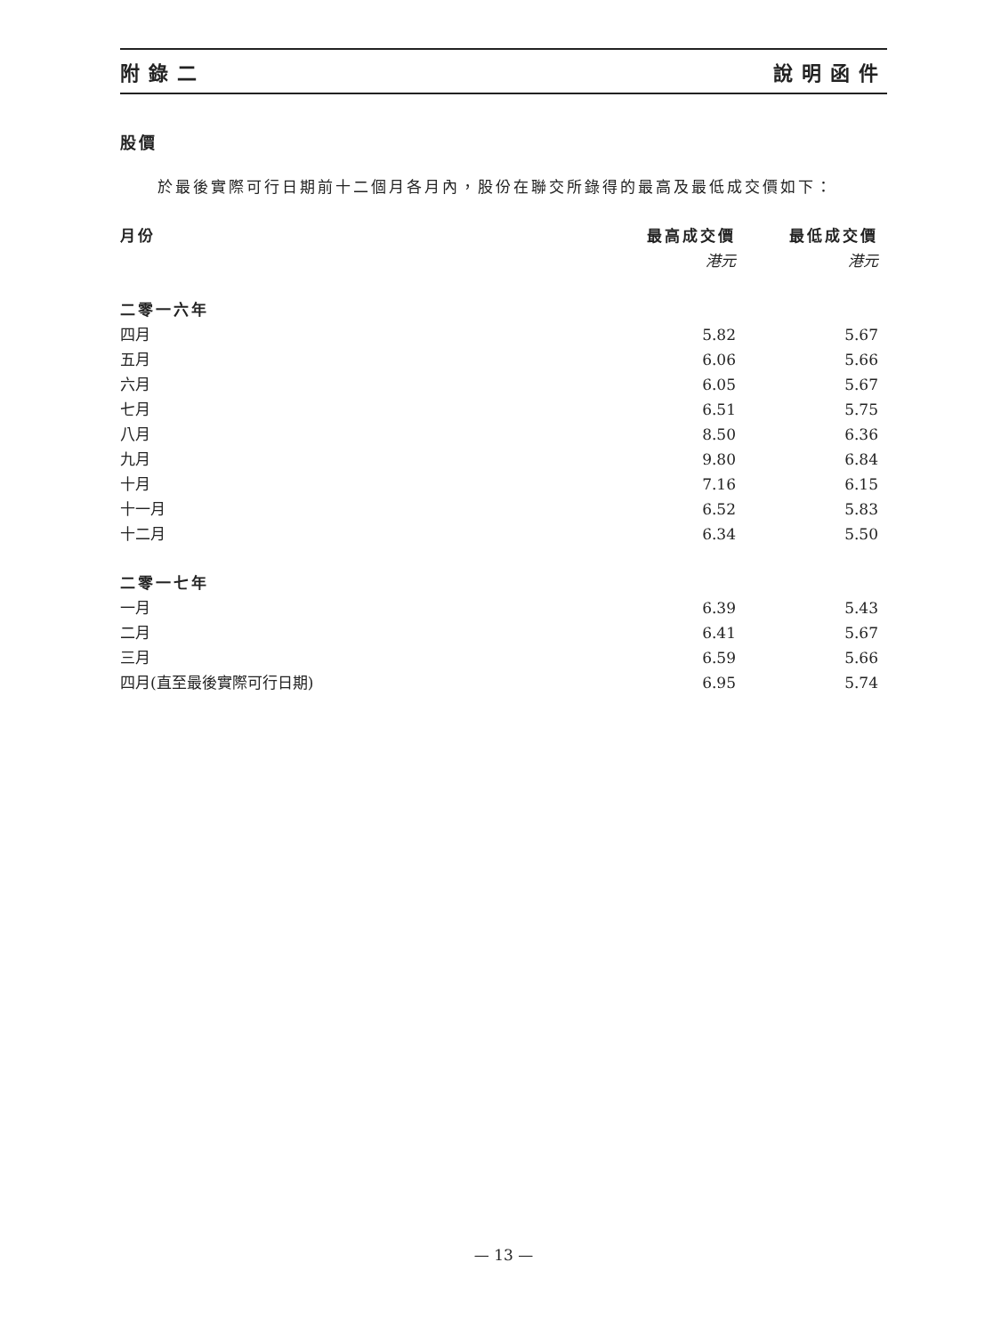附錄二 說明函件
股價
於最後實際可行日期前十二個月各月內，股份在聯交所錄得的最高及最低成交價如下：
| 月份 | 最高成交價 | 最低成交價 |
| --- | --- | --- |
| | 港元 | 港元 |
| 二零一六年 | | |
| 四月 | 5.82 | 5.67 |
| 五月 | 6.06 | 5.66 |
| 六月 | 6.05 | 5.67 |
| 七月 | 6.51 | 5.75 |
| 八月 | 8.50 | 6.36 |
| 九月 | 9.80 | 6.84 |
| 十月 | 7.16 | 6.15 |
| 十一月 | 6.52 | 5.83 |
| 十二月 | 6.34 | 5.50 |
| 二零一七年 | | |
| 一月 | 6.39 | 5.43 |
| 二月 | 6.41 | 5.67 |
| 三月 | 6.59 | 5.66 |
| 四月(直至最後實際可行日期) | 6.95 | 5.74 |
— 13 —